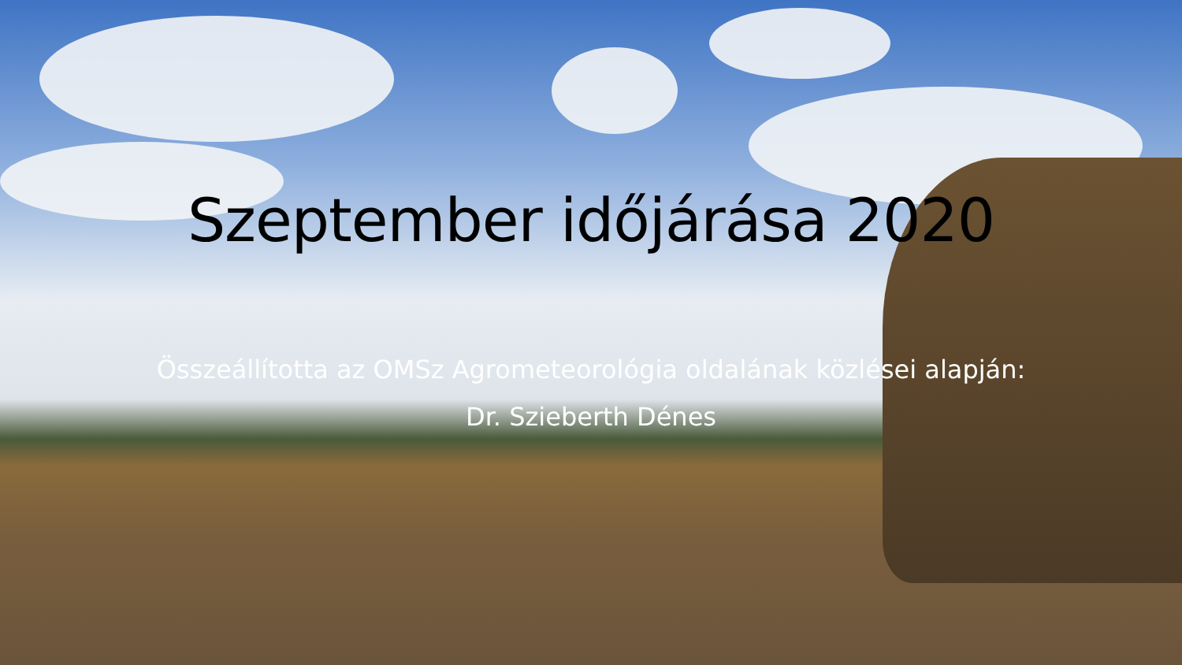Szeptember időjárása 2020
Összeállította az OMSz Agrometeorológia oldalának közlései alapján:
Dr. Szieberth Dénes